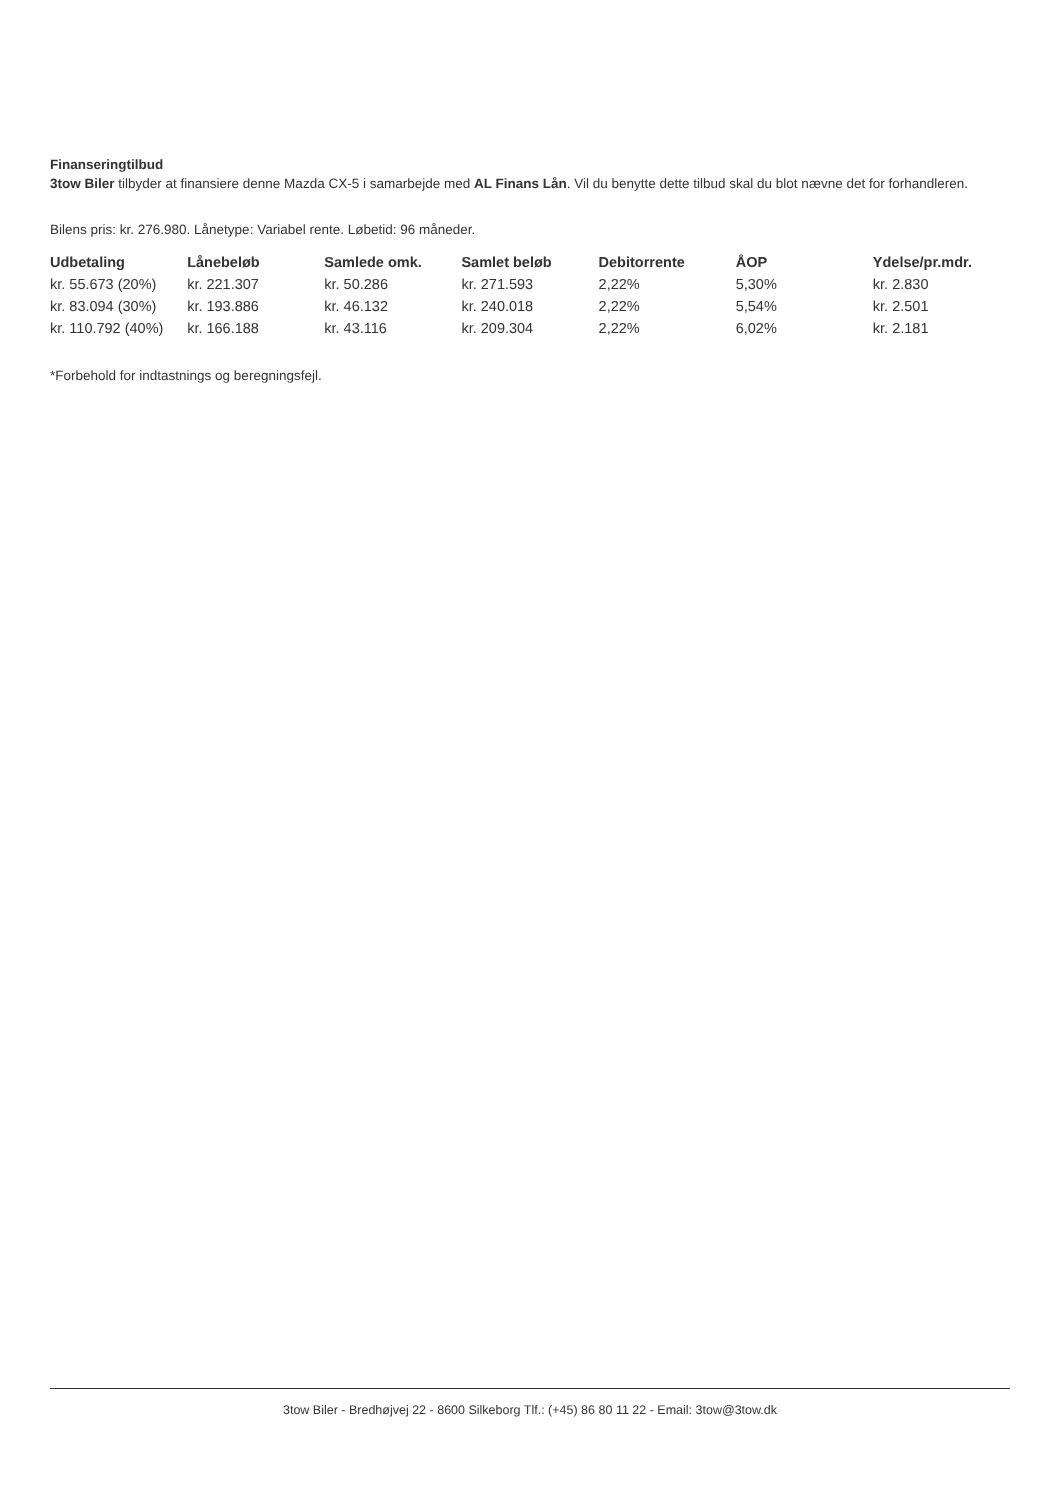Finanseringtilbud
3tow Biler tilbyder at finansiere denne Mazda CX-5 i samarbejde med AL Finans Lån. Vil du benytte dette tilbud skal du blot nævne det for forhandleren.
Bilens pris: kr. 276.980. Lånetype: Variabel rente. Løbetid: 96 måneder.
| Udbetaling | Lånebeløb | Samlede omk. | Samlet beløb | Debitorrente | ÅOP | Ydelse/pr.mdr. |
| --- | --- | --- | --- | --- | --- | --- |
| kr. 55.673 (20%) | kr. 221.307 | kr. 50.286 | kr. 271.593 | 2,22% | 5,30% | kr. 2.830 |
| kr. 83.094 (30%) | kr. 193.886 | kr. 46.132 | kr. 240.018 | 2,22% | 5,54% | kr. 2.501 |
| kr. 110.792 (40%) | kr. 166.188 | kr. 43.116 | kr. 209.304 | 2,22% | 6,02% | kr. 2.181 |
*Forbehold for indtastnings og beregningsfejl.
3tow Biler - Bredhøjvej 22 - 8600 Silkeborg Tlf.: (+45) 86 80 11 22 - Email: 3tow@3tow.dk